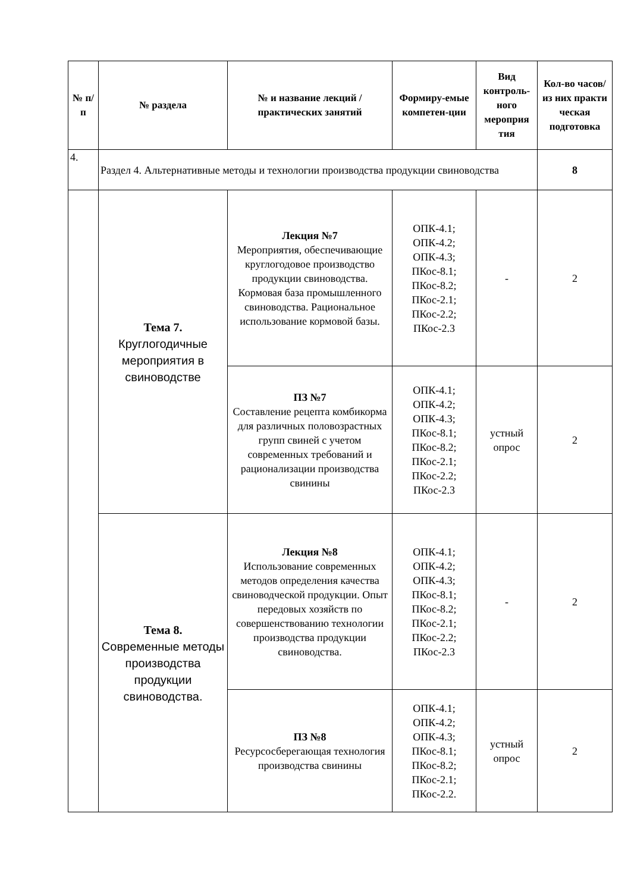| № п/п | № раздела | № и название лекций / практических занятий | Формиру-емые компетен-ции | Вид контроль-ного мероприя тия | Кол-во часов/ из них практи ческая подготовка |
| --- | --- | --- | --- | --- | --- |
| 4. | Раздел 4. Альтернативные методы и технологии производства продукции свиноводства | | | | 8 |
| | Тема 7. Круглогодичные мероприятия в свиноводстве | Лекция №7 Мероприятия, обеспечивающие круглогодовое производство продукции свиноводства. Кормовая база промышленного свиноводства. Рациональное использование кормовой базы. | ОПК-4.1; ОПК-4.2; ОПК-4.3; ПКос-8.1; ПКос-8.2; ПКос-2.1; ПКос-2.2; ПКос-2.3 | - | 2 |
| | | ПЗ №7 Составление рецепта комбикорма для различных половозрастных групп свиней с учетом современных требований и рационализации производства свинины | ОПК-4.1; ОПК-4.2; ОПК-4.3; ПКос-8.1; ПКос-8.2; ПКос-2.1; ПКос-2.2; ПКос-2.3 | устный опрос | 2 |
| | Тема 8. Современные методы производства продукции свиноводства. | Лекция №8 Использование современных методов определения качества свиноводческой продукции. Опыт передовых хозяйств по совершенствованию технологии производства продукции свиноводства. | ОПК-4.1; ОПК-4.2; ОПК-4.3; ПКос-8.1; ПКос-8.2; ПКос-2.1; ПКос-2.2; ПКос-2.3 | - | 2 |
| | | ПЗ №8 Ресурсосберегающая технология производства свинины | ОПК-4.1; ОПК-4.2; ОПК-4.3; ПКос-8.1; ПКос-8.2; ПКос-2.1; ПКос-2.2. | устный опрос | 2 |